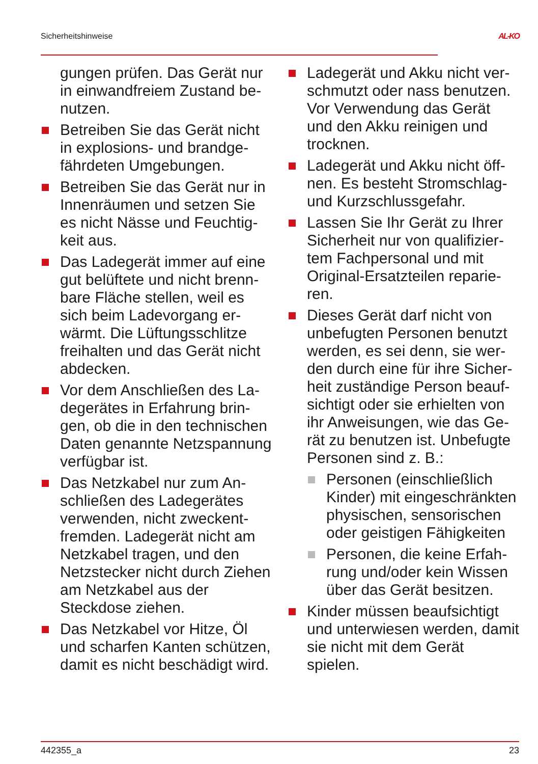Sicherheitshinweise AL-KO
gungen prüfen. Das Gerät nur in einwandfreiem Zustand be­nutzen.
Betreiben Sie das Gerät nicht in explosions- und brandge­fährdeten Umgebungen.
Betreiben Sie das Gerät nur in Innenräumen und setzen Sie es nicht Nässe und Feuchtig­keit aus.
Das Ladegerät immer auf eine gut belüftete und nicht brenn­bare Fläche stellen, weil es sich beim Ladevorgang er­wärmt. Die Lüftungsschlitze freihalten und das Gerät nicht abdecken.
Vor dem Anschließen des La­degerätes in Erfahrung brin­gen, ob die in den techni­schen Daten genannte Netz­spannung verfügbar ist.
Das Netzkabel nur zum An­schließen des Ladegerätes verwenden, nicht zweckent­fremden. Ladegerät nicht am Netzkabel tragen, und den Netzstecker nicht durch Zie­hen am Netzkabel aus der Steckdose ziehen.
Das Netzkabel vor Hitze, Öl und scharfen Kanten schüt­zen, damit es nicht beschädigt wird.
Ladegerät und Akku nicht ver­schmutzt oder nass benutzen. Vor Verwendung das Gerät und den Akku reinigen und trocknen.
Ladegerät und Akku nicht öff­nen. Es besteht Stromschlag- und Kurzschlussgefahr.
Lassen Sie Ihr Gerät zu Ihrer Sicherheit nur von qualifizier­tem Fachpersonal und mit Original-Ersatzteilen reparie­ren.
Dieses Gerät darf nicht von unbefugten Personen benutzt werden, es sei denn, sie wer­den durch eine für ihre Sicher­heit zuständige Person beauf­sichtigt oder sie erhielten von ihr Anweisungen, wie das Ge­rät zu benutzen ist. Unbefugte Personen sind z. B.:
Personen (einschließlich Kinder) mit eingeschränk­ten physischen, sensori­schen oder geistigen Fä­higkeiten
Personen, die keine Erfah­rung und/oder kein Wissen über das Gerät besitzen.
Kinder müssen beaufsichtigt und unterwiesen werden, da­mit sie nicht mit dem Gerät spielen.
442355_a 23